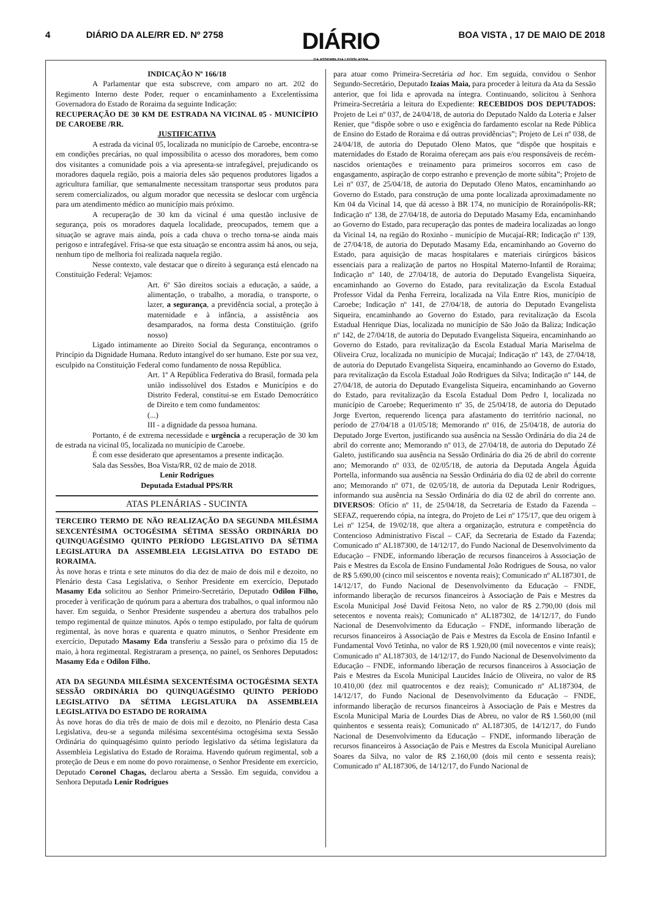4 DIÁRIO DA ALE/RR ED. Nº 2758
DIÁRIO
DA ASSEMBLEIA LEGISLATIVA
BOA VISTA , 17 DE MAIO DE 2018
INDICAÇÃO Nº 166/18
A Parlamentar que esta subscreve, com amparo no art. 202 do Regimento Interno deste Poder, requer o encaminhamento a Excelentíssima Governadora do Estado de Roraima da seguinte Indicação:
RECUPERAÇÃO DE 30 KM DE ESTRADA NA VICINAL 05 - MUNICÍPIO DE CAROEBE /RR.
JUSTIFICATIVA
A estrada da vicinal 05, localizada no município de Caroebe, encontra-se em condições precárias, no qual impossibilita o acesso dos moradores, bem como dos visitantes a comunidade pois a via apresenta-se intrafegável, prejudicando os moradores daquela região, pois a maioria deles são pequenos produtores ligados a agricultura familiar, que semanalmente necessitam transportar seus produtos para serem comercializados, ou algum morador que necessita se deslocar com urgência para um atendimento médico ao município mais próximo.
A recuperação de 30 km da vicinal é uma questão inclusive de segurança, pois os moradores daquela localidade, preocupados, temem que a situação se agrave mais ainda, pois a cada chuva o trecho torna-se ainda mais perigoso e intrafegável. Frisa-se que esta situação se encontra assim há anos, ou seja, nenhum tipo de melhoria foi realizada naquela região.
Nesse contexto, vale destacar que o direito à segurança está elencado na Constituição Federal: Vejamos:
Art. 6º São direitos sociais a educação, a saúde, a alimentação, o trabalho, a moradia, o transporte, o lazer, a segurança, a previdência social, a proteção à maternidade e à infância, a assistência aos desamparados, na forma desta Constituição. (grifo nosso)
Ligado intimamente ao Direito Social da Segurança, encontramos o Princípio da Dignidade Humana. Reduto intangível do ser humano. Este por sua vez, esculpido na Constituição Federal como fundamento de nossa República.
Art. 1º A República Federativa do Brasil, formada pela união indissolúvel dos Estados e Municípios e do Distrito Federal, constitui-se em Estado Democrático de Direito e tem como fundamentos:
(...)
III - a dignidade da pessoa humana.
Portanto, é de extrema necessidade e urgência a recuperação de 30 km de estrada na vicinal 05, localizada no município de Caroebe.
É com esse desiderato que apresentamos a presente indicação.
Sala das Sessões, Boa Vista/RR, 02 de maio de 2018.
Lenir Rodrigues
Deputada Estadual PPS/RR
ATAS PLENÁRIAS - SUCINTA
TERCEIRO TERMO DE NÃO REALIZAÇÃO DA SEGUNDA MILÉSIMA SEXCENTÉSIMA OCTOGÉSIMA SÉTIMA SESSÃO ORDINÁRIA DO QUINQUAGÉSIMO QUINTO PERÍODO LEGISLATIVO DA SÉTIMA LEGISLATURA DA ASSEMBLEIA LEGISLATIVA DO ESTADO DE RORAIMA.
Às nove horas e trinta e sete minutos do dia dez de maio de dois mil e dezoito, no Plenário desta Casa Legislativa, o Senhor Presidente em exercício, Deputado Masamy Eda solicitou ao Senhor Primeiro-Secretário, Deputado Odilon Filho, proceder à verificação de quórum para a abertura dos trabalhos, o qual informou não haver. Em seguida, o Senhor Presidente suspendeu a abertura dos trabalhos pelo tempo regimental de quinze minutos. Após o tempo estipulado, por falta de quórum regimental, às nove horas e quarenta e quatro minutos, o Senhor Presidente em exercício, Deputado Masamy Eda transferiu a Sessão para o próximo dia 15 de maio, à hora regimental. Registraram a presença, no painel, os Senhores Deputados: Masamy Eda e Odilon Filho.
ATA DA SEGUNDA MILÉSIMA SEXCENTÉSIMA OCTOGÉSIMA SEXTA SESSÃO ORDINÁRIA DO QUINQUAGÉSIMO QUINTO PERÍODO LEGISLATIVO DA SÉTIMA LEGISLATURA DA ASSEMBLEIA LEGISLATIVA DO ESTADO DE RORAIMA
Às nove horas do dia três de maio de dois mil e dezoito, no Plenário desta Casa Legislativa, deu-se a segunda milésima sexcentésima octogésima sexta Sessão Ordinária do quinquagésimo quinto período legislativo da sétima legislatura da Assembleia Legislativa do Estado de Roraima. Havendo quórum regimental, sob a proteção de Deus e em nome do povo roraimense, o Senhor Presidente em exercício, Deputado Coronel Chagas, declarou aberta a Sessão. Em seguida, convidou a Senhora Deputada Lenir Rodrigues
para atuar como Primeira-Secretária ad hoc. Em seguida, convidou o Senhor Segundo-Secretário, Deputado Izaías Maia, para proceder à leitura da Ata da Sessão anterior, que foi lida e aprovada na íntegra. Continuando, solicitou à Senhora Primeira-Secretária a leitura do Expediente: RECEBIDOS DOS DEPUTADOS: Projeto de Lei nº 037, de 24/04/18, de autoria do Deputado Naldo da Loteria e Jalser Renier, que “dispõe sobre o uso e exigência do fardamento escolar na Rede Pública de Ensino do Estado de Roraima e dá outras providências”; Projeto de Lei nº 038, de 24/04/18, de autoria do Deputado Oleno Matos, que “dispõe que hospitais e maternidades do Estado de Roraima ofereçam aos pais e/ou responsáveis de recém-nascidos orientações e treinamento para primeiros socorros em caso de engasgamento, aspiração de corpo estranho e prevenção de morte súbita”; Projeto de Lei nº 037, de 25/04/18, de autoria do Deputado Oleno Matos, encaminhando ao Governo do Estado, para construção de uma ponte localizada aproximadamente no Km 04 da Vicinal 14, que dá acesso à BR 174, no município de Rorainópolis-RR; Indicação nº 138, de 27/04/18, de autoria do Deputado Masamy Eda, encaminhando ao Governo do Estado, para recuperação das pontes de madeira localizadas ao longo da Vicinal 14, na região do Roxinho - município de Mucajaí-RR; Indicação nº 139, de 27/04/18, de autoria do Deputado Masamy Eda, encaminhando ao Governo do Estado, para aquisição de macas hospitalares e materiais cirúrgicos básicos essenciais para a realização de partos no Hospital Materno-Infantil de Roraima; Indicação nº 140, de 27/04/18, de autoria do Deputado Evangelista Siqueira, encaminhando ao Governo do Estado, para revitalização da Escola Estadual Professor Vidal da Penha Ferreira, localizada na Vila Entre Rios, município de Caroebe; Indicação nº 141, de 27/04/18, de autoria do Deputado Evangelista Siqueira, encaminhando ao Governo do Estado, para revitalização da Escola Estadual Henrique Dias, localizada no município de São João da Baliza; Indicação nº 142, de 27/04/18, de autoria do Deputado Evangelista Siqueira, encaminhando ao Governo do Estado, para revitalização da Escola Estadual Maria Mariselma de Oliveira Cruz, localizada no município de Mucajaí; Indicação nº 143, de 27/04/18, de autoria do Deputado Evangelista Siqueira, encaminhando ao Governo do Estado, para revitalização da Escola Estadual João Rodrigues da Silva; Indicação nº 144, de 27/04/18, de autoria do Deputado Evangelista Siqueira, encaminhando ao Governo do Estado, para revitalização da Escola Estadual Dom Pedro I, localizada no município de Caroebe; Requerimento nº 35, de 25/04/18, de autoria do Deputado Jorge Everton, requerendo licença para afastamento do território nacional, no período de 27/04/18 a 01/05/18; Memorando nº 016, de 25/04/18, de autoria do Deputado Jorge Everton, justificando sua ausência na Sessão Ordinária do dia 24 de abril do corrente ano; Memorando nº 013, de 27/04/18, de autoria do Deputado Zé Galeto, justificando sua ausência na Sessão Ordinária do dia 26 de abril do corrente ano; Memorando nº 033, de 02/05/18, de autoria da Deputada Angela Águida Portella, informando sua ausência na Sessão Ordinária do dia 02 de abril do corrente ano; Memorando nº 071, de 02/05/18, de autoria da Deputada Lenir Rodrigues, informando sua ausência na Sessão Ordinária do dia 02 de abril do corrente ano. DIVERSOS: Ofício nº 11, de 25/04/18, da Secretaria de Estado da Fazenda –SEFAZ, requerendo cópia, na íntegra, do Projeto de Lei nº 175/17, que deu origem à Lei nº 1254, de 19/02/18, que altera a organização, estrutura e competência do Contencioso Administrativo Fiscal – CAF, da Secretaria de Estado da Fazenda; Comunicado nº AL187300, de 14/12/17, do Fundo Nacional de Desenvolvimento da Educação – FNDE, informando liberação de recursos financeiros à Associação de Pais e Mestres da Escola de Ensino Fundamental João Rodrigues de Sousa, no valor de R$ 5.690,00 (cinco mil seiscentos e noventa reais); Comunicado nº AL187301, de 14/12/17, do Fundo Nacional de Desenvolvimento da Educação – FNDE, informando liberação de recursos financeiros à Associação de Pais e Mestres da Escola Municipal José David Feitosa Neto, no valor de R$ 2.790,00 (dois mil setecentos e noventa reais); Comunicado nº AL187302, de 14/12/17, do Fundo Nacional de Desenvolvimento da Educação – FNDE, informando liberação de recursos financeiros à Associação de Pais e Mestres da Escola de Ensino Infantil e Fundamental Vovó Tetinha, no valor de R$ 1.920,00 (mil novecentos e vinte reais); Comunicado nº AL187303, de 14/12/17, do Fundo Nacional de Desenvolvimento da Educação – FNDE, informando liberação de recursos financeiros à Associação de Pais e Mestres da Escola Municipal Laucides Inácio de Oliveira, no valor de R$ 10.410,00 (dez mil quatrocentos e dez reais); Comunicado nº AL187304, de 14/12/17, do Fundo Nacional de Desenvolvimento da Educação – FNDE, informando liberação de recursos financeiros à Associação de Pais e Mestres da Escola Municipal Maria de Lourdes Dias de Abreu, no valor de R$ 1.560,00 (mil quinhentos e sessenta reais); Comunicado nº AL187305, de 14/12/17, do Fundo Nacional de Desenvolvimento da Educação – FNDE, informando liberação de recursos financeiros à Associação de Pais e Mestres da Escola Municipal Aureliano Soares da Silva, no valor de R$ 2.160,00 (dois mil cento e sessenta reais); Comunicado nº AL187306, de 14/12/17, do Fundo Nacional de